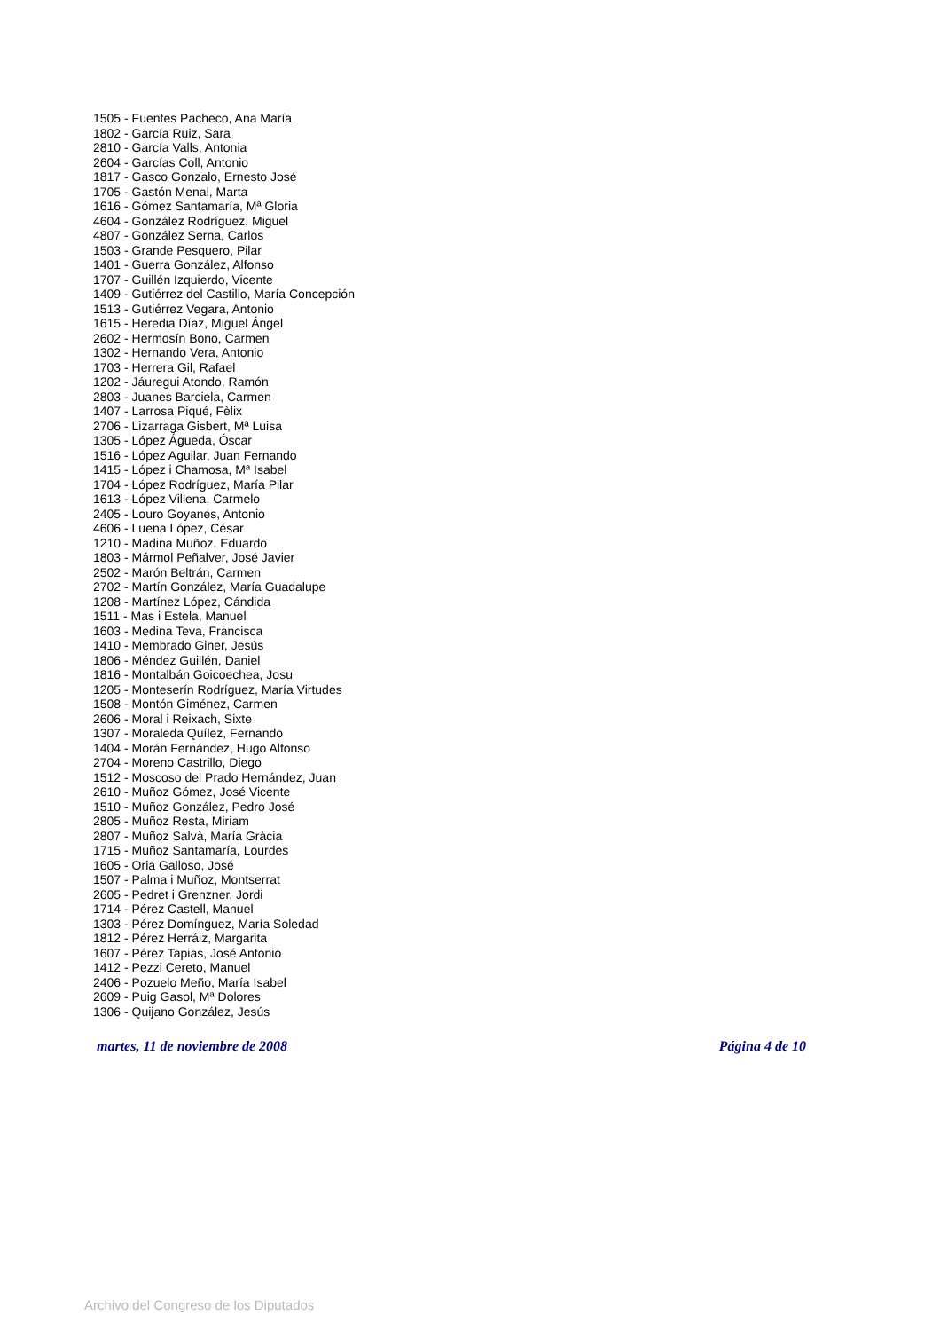1505 - Fuentes Pacheco, Ana María
1802 - García Ruiz, Sara
2810 - García Valls, Antonia
2604 - Garcías Coll, Antonio
1817 - Gasco Gonzalo, Ernesto José
1705 - Gastón Menal, Marta
1616 - Gómez Santamaría, Mª Gloria
4604 - González Rodríguez, Miguel
4807 - González Serna, Carlos
1503 - Grande Pesquero, Pilar
1401 - Guerra González, Alfonso
1707 - Guillén Izquierdo, Vicente
1409 - Gutiérrez del Castillo, María Concepción
1513 - Gutiérrez Vegara, Antonio
1615 - Heredia Díaz, Miguel Ángel
2602 - Hermosín Bono, Carmen
1302 - Hernando Vera, Antonio
1703 - Herrera Gil, Rafael
1202 - Jáuregui Atondo, Ramón
2803 - Juanes Barciela, Carmen
1407 - Larrosa Piqué, Fèlix
2706 - Lizarraga Gisbert, Mª Luisa
1305 - López Águeda, Óscar
1516 - López Aguilar, Juan Fernando
1415 - López i Chamosa, Mª Isabel
1704 - López Rodríguez, María Pilar
1613 - López Villena, Carmelo
2405 - Louro Goyanes, Antonio
4606 - Luena López, César
1210 - Madina Muñoz, Eduardo
1803 - Mármol Peñalver, José Javier
2502 - Marón Beltrán, Carmen
2702 - Martín González, María Guadalupe
1208 - Martínez López, Cándida
1511 - Mas i Estela, Manuel
1603 - Medina Teva, Francisca
1410 - Membrado Giner, Jesús
1806 - Méndez Guillén, Daniel
1816 - Montalbán Goicoechea, Josu
1205 - Monteserín Rodríguez, María Virtudes
1508 - Montón Giménez, Carmen
2606 - Moral i Reixach, Sixte
1307 - Moraleda Quílez, Fernando
1404 - Morán Fernández, Hugo Alfonso
2704 - Moreno Castrillo, Diego
1512 - Moscoso del Prado Hernández, Juan
2610 - Muñoz Gómez, José Vicente
1510 - Muñoz González, Pedro José
2805 - Muñoz Resta, Miriam
2807 - Muñoz Salvà, María Gràcia
1715 - Muñoz Santamaría, Lourdes
1605 - Oria Galloso, José
1507 - Palma i Muñoz, Montserrat
2605 - Pedret i Grenzner, Jordi
1714 - Pérez Castell, Manuel
1303 - Pérez Domínguez, María Soledad
1812 - Pérez Herráiz, Margarita
1607 - Pérez Tapias, José Antonio
1412 - Pezzi Cereto, Manuel
2406 - Pozuelo Meño, María Isabel
2609 - Puig Gasol, Mª Dolores
1306 - Quijano González, Jesús
martes, 11 de noviembre de 2008 Página 4 de 10
Archivo del Congreso de los Diputados